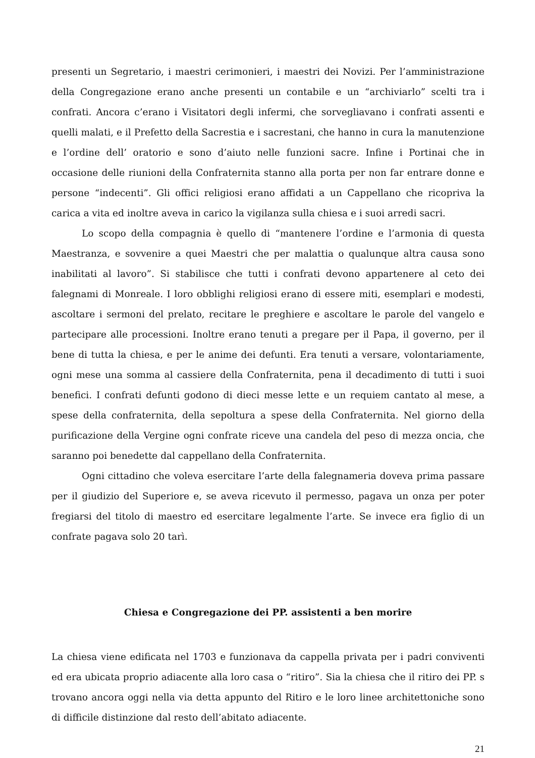presenti un Segretario, i maestri cerimonieri, i maestri dei Novizi. Per l’amministrazione della Congregazione erano anche presenti un contabile e un “archiviarlo” scelti tra i confrati. Ancora c’erano i Visitatori degli infermi, che sorvegliavano i confrati assenti e quelli malati, e il Prefetto della Sacrestia e i sacrestani, che hanno in cura la manutenzione e l’ordine dell’ oratorio e sono d’aiuto nelle funzioni sacre. Infine i Portinai che in occasione delle riunioni della Confraternita stanno alla porta per non far entrare donne e persone “indecenti”. Gli offici religiosi erano affidati a un Cappellano che ricopriva la carica a vita ed inoltre aveva in carico la vigilanza sulla chiesa e i suoi arredi sacri.
Lo scopo della compagnia è quello di “mantenere l’ordine e l’armonia di questa Maestranza, e sovvenire a quei Maestri che per malattia o qualunque altra causa sono inabilitati al lavoro”. Si stabilisce che tutti i confrati devono appartenere al ceto dei falegnami di Monreale. I loro obblighi religiosi erano di essere miti, esemplari e modesti, ascoltare i sermoni del prelato, recitare le preghiere e ascoltare le parole del vangelo e partecipare alle processioni. Inoltre erano tenuti a pregare per il Papa, il governo, per il bene di tutta la chiesa, e per le anime dei defunti. Era tenuti a versare, volontariamente, ogni mese una somma al cassiere della Confraternita, pena il decadimento di tutti i suoi benefici. I confrati defunti godono di dieci messe lette e un requiem cantato al mese, a spese della confraternita, della sepoltura a spese della Confraternita. Nel giorno della purificazione della Vergine ogni confrate riceve una candela del peso di mezza oncia, che saranno poi benedette dal cappellano della Confraternita.
Ogni cittadino che voleva esercitare l’arte della falegnameria doveva prima passare per il giudizio del Superiore e, se aveva ricevuto il permesso, pagava un onza per poter fregiarsi del titolo di maestro ed esercitare legalmente l’arte. Se invece era figlio di un confrate pagava solo 20 tarì.
Chiesa e Congregazione dei PP. assistenti a ben morire
La chiesa viene edificata nel 1703 e funzionava da cappella privata per i padri conviventi ed era ubicata proprio adiacente alla loro casa o “ritiro”. Sia la chiesa che il ritiro dei PP. s trovano ancora oggi nella via detta appunto del Ritiro e le loro linee architettoniche sono di difficile distinzione dal resto dell’abitato adiacente.
21